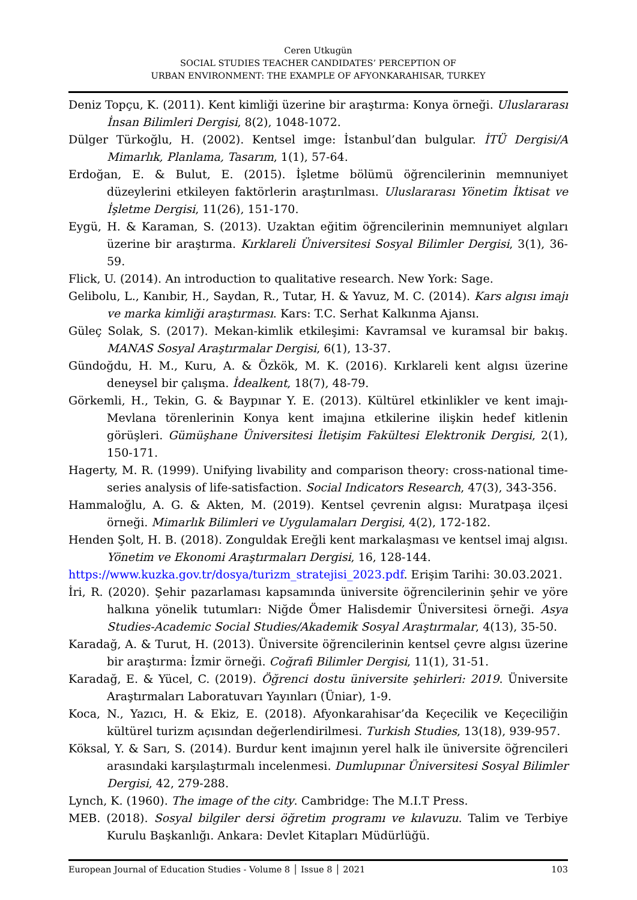Ceren Utkugün
SOCIAL STUDIES TEACHER CANDIDATES’ PERCEPTION OF
URBAN ENVIRONMENT: THE EXAMPLE OF AFYONKARAHISAR, TURKEY
Deniz Topçu, K. (2011). Kent kimliği üzerine bir araştırma: Konya örneği. Uluslararası İnsan Bilimleri Dergisi, 8(2), 1048-1072.
Dülger Türkoğlu, H. (2002). Kentsel imge: İstanbul’dan bulgular. İTÜ Dergisi/A Mimarlık, Planlama, Tasarım, 1(1), 57-64.
Erdoğan, E. & Bulut, E. (2015). İşletme bölümü öğrencilerinin memnuniyet düzeylerini etkileyen faktörlerin araştırılması. Uluslararası Yönetim İktisat ve İşletme Dergisi, 11(26), 151-170.
Eygü, H. & Karaman, S. (2013). Uzaktan eğitim öğrencilerinin memnuniyet algıları üzerine bir araştırma. Kırklareli Üniversitesi Sosyal Bilimler Dergisi, 3(1), 36-59.
Flick, U. (2014). An introduction to qualitative research. New York: Sage.
Gelibolu, L., Kanıbir, H., Saydan, R., Tutar, H. & Yavuz, M. C. (2014). Kars algısı imajı ve marka kimliği araştırması. Kars: T.C. Serhat Kalkınma Ajansı.
Güleç Solak, S. (2017). Mekan-kimlik etkileşimi: Kavramsal ve kuramsal bir bakış. MANAS Sosyal Araştırmalar Dergisi, 6(1), 13-37.
Gündoğdu, H. M., Kuru, A. & Özkök, M. K. (2016). Kırklareli kent algısı üzerine deneysel bir çalışma. İdealkent, 18(7), 48-79.
Görkemli, H., Tekin, G. & Baypınar Y. E. (2013). Kültürel etkinlikler ve kent imajı-Mevlana törenlerinin Konya kent imajına etkilerine ilişkin hedef kitlenin görüşleri. Gümüşhane Üniversitesi İletişim Fakültesi Elektronik Dergisi, 2(1), 150-171.
Hagerty, M. R. (1999). Unifying livability and comparison theory: cross-national time-series analysis of life-satisfaction. Social Indicators Research, 47(3), 343-356.
Hammaloğlu, A. G. & Akten, M. (2019). Kentsel çevrenin algısı: Muratpaşa ilçesi örneği. Mimarlık Bilimleri ve Uygulamaları Dergisi, 4(2), 172-182.
Henden Şolt, H. B. (2018). Zonguldak Ereğli kent markalaşması ve kentsel imaj algısı. Yönetim ve Ekonomi Araştırmaları Dergisi, 16, 128-144.
https://www.kuzka.gov.tr/dosya/turizm_stratejisi_2023.pdf. Erişim Tarihi: 30.03.2021.
İri, R. (2020). Şehir pazarlaması kapsamında üniversite öğrencilerinin şehir ve yöre halkına yönelik tutumları: Niğde Ömer Halisdemir Üniversitesi örneği. Asya Studies-Academic Social Studies/Akademik Sosyal Araştırmalar, 4(13), 35-50.
Karadağ, A. & Turut, H. (2013). Üniversite öğrencilerinin kentsel çevre algısı üzerine bir araştırma: İzmir örneği. Coğrafi Bilimler Dergisi, 11(1), 31-51.
Karadağ, E. & Yücel, C. (2019). Öğrenci dostu üniversite şehirleri: 2019. Üniversite Araştırmaları Laboratuvarı Yayınları (Üniar), 1-9.
Koca, N., Yazıcı, H. & Ekiz, E. (2018). Afyonkarahisar’da Keçecilik ve Keçeciliğin kültürel turizm açısından değerlendirilmesi. Turkish Studies, 13(18), 939-957.
Köksal, Y. & Sarı, S. (2014). Burdur kent imajının yerel halk ile üniversite öğrencileri arasındaki karşılaştırmalı incelenmesi. Dumlupınar Üniversitesi Sosyal Bilimler Dergisi, 42, 279-288.
Lynch, K. (1960). The image of the city. Cambridge: The M.I.T Press.
MEB. (2018). Sosyal bilgiler dersi öğretim programı ve kılavuzu. Talim ve Terbiye Kurulu Başkanlığı. Ankara: Devlet Kitapları Müdürlüğü.
European Journal of Education Studies - Volume 8 │ Issue 8 │ 2021 103